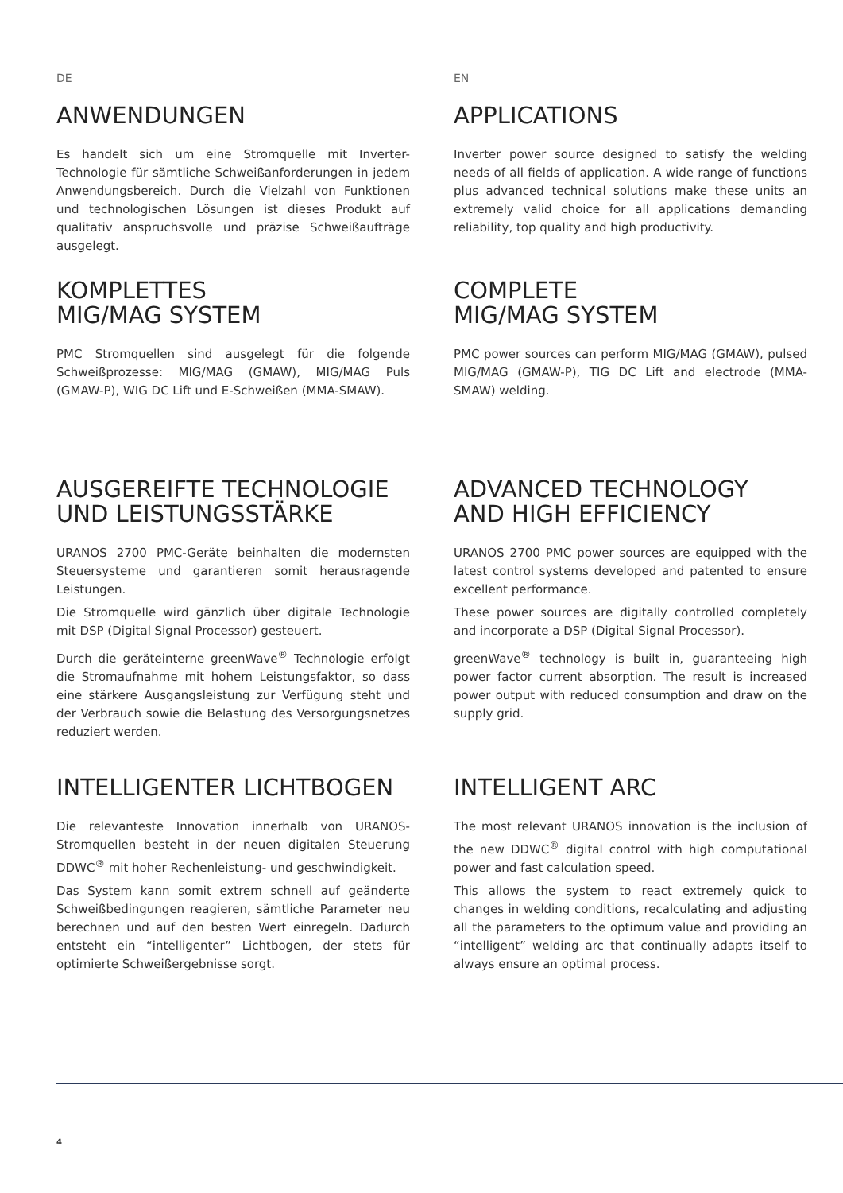DE EN
ANWENDUNGEN
Es handelt sich um eine Stromquelle mit Inverter-Technologie für sämtliche Schweißanforderungen in jedem Anwendungsbereich. Durch die Vielzahl von Funktionen und technologischen Lösungen ist dieses Produkt auf qualitativ anspruchsvolle und präzise Schweißaufträge ausgelegt.
APPLICATIONS
Inverter power source designed to satisfy the welding needs of all fields of application. A wide range of functions plus advanced technical solutions make these units an extremely valid choice for all applications demanding reliability, top quality and high productivity.
KOMPLETTES
MIG/MAG SYSTEM
PMC Stromquellen sind ausgelegt für die folgende Schweißprozesse: MIG/MAG (GMAW), MIG/MAG Puls (GMAW-P), WIG DC Lift und E-Schweißen (MMA-SMAW).
COMPLETE
MIG/MAG SYSTEM
PMC power sources can perform MIG/MAG (GMAW), pulsed MIG/MAG (GMAW-P), TIG DC Lift and electrode (MMA-SMAW) welding.
AUSGEREIFTE TECHNOLOGIE
UND LEISTUNGSSTÄRKE
URANOS 2700 PMC-Geräte beinhalten die modernsten Steuersysteme und garantieren somit herausragende Leistungen.
Die Stromquelle wird gänzlich über digitale Technologie mit DSP (Digital Signal Processor) gesteuert.
Durch die geräteinterne greenWave<sup>®</sup> Technologie erfolgt die Stromaufnahme mit hohem Leistungsfaktor, so dass eine stärkere Ausgangsleistung zur Verfügung steht und der Verbrauch sowie die Belastung des Versorgungsnetzes reduziert werden.
ADVANCED TECHNOLOGY
AND HIGH EFFICIENCY
URANOS 2700 PMC power sources are equipped with the latest control systems developed and patented to ensure excellent performance.
These power sources are digitally controlled completely and incorporate a DSP (Digital Signal Processor).
greenWave<sup>®</sup> technology is built in, guaranteeing high power factor current absorption. The result is increased power output with reduced consumption and draw on the supply grid.
INTELLIGENTER LICHTBOGEN
Die relevanteste Innovation innerhalb von URANOS-Stromquellen besteht in der neuen digitalen Steuerung DDWC<sup>®</sup> mit hoher Rechenleistung- und geschwindigkeit.
Das System kann somit extrem schnell auf geänderte Schweißbedingungen reagieren, sämtliche Parameter neu berechnen und auf den besten Wert einregeln. Dadurch entsteht ein “intelligenter” Lichtbogen, der stets für optimierte Schweißergebnisse sorgt.
INTELLIGENT ARC
The most relevant URANOS innovation is the inclusion of the new DDWC<sup>®</sup> digital control with high computational power and fast calculation speed.
This allows the system to react extremely quick to changes in welding conditions, recalculating and adjusting all the parameters to the optimum value and providing an “intelligent” welding arc that continually adapts itself to always ensure an optimal process.
4